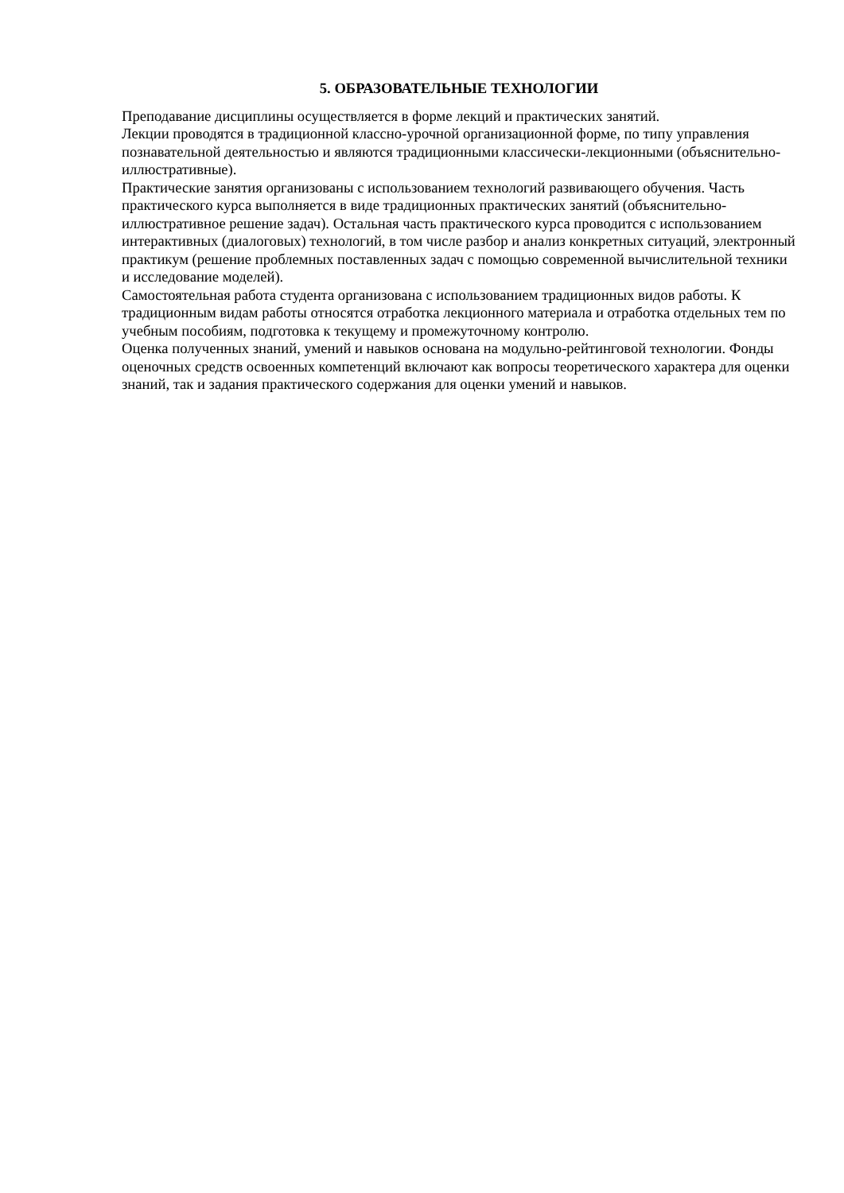5. ОБРАЗОВАТЕЛЬНЫЕ ТЕХНОЛОГИИ
Преподавание дисциплины осуществляется в форме лекций и практических занятий.
Лекции проводятся в традиционной классно-урочной организационной форме, по типу управления познавательной деятельностью и являются традиционными классически-лекционными (объяснительно-иллюстративные).
Практические занятия организованы с использованием технологий развивающего обучения. Часть практического курса выполняется в виде традиционных практических занятий (объяснительно-иллюстративное решение задач). Остальная часть практического курса проводится с использованием интерактивных (диалоговых) технологий, в том числе разбор и анализ конкретных ситуаций, электронный практикум (решение проблемных поставленных задач с помощью современной вычислительной техники и исследование моделей).
Самостоятельная работа студента организована с использованием традиционных видов работы. К традиционным видам работы относятся отработка лекционного материала и отработка отдельных тем по учебным пособиям, подготовка к текущему и промежуточному контролю.
Оценка полученных знаний, умений и навыков основана на модульно-рейтинговой технологии. Фонды оценочных средств освоенных компетенций включают как вопросы теоретического характера для оценки знаний, так и задания практического содержания для оценки умений и навыков.